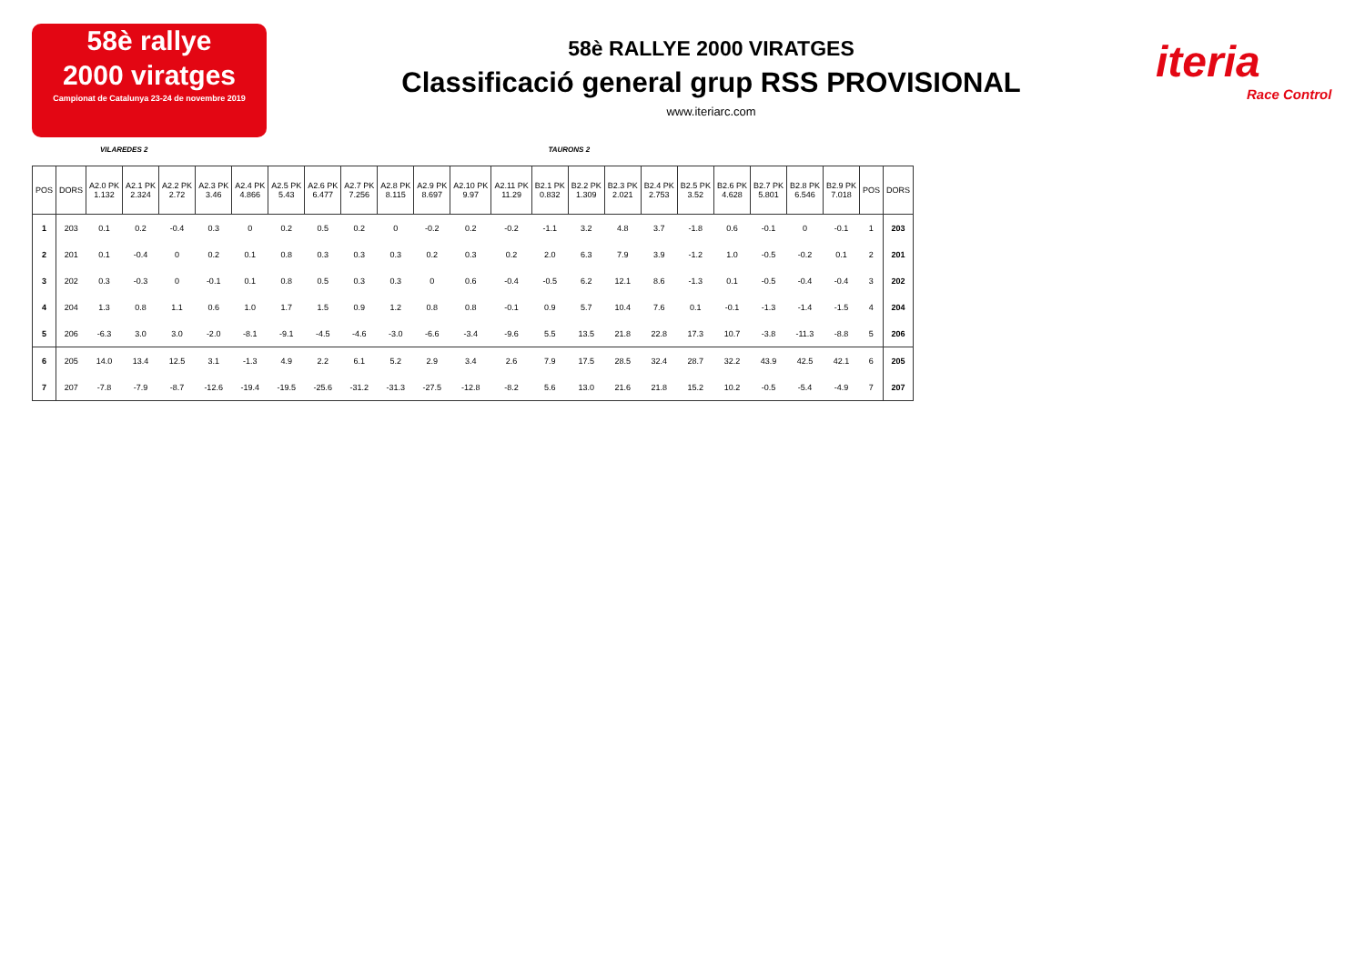58è rallye
2000 viratges
Campionat de Catalunya 23-24 de novembre 2019
58è RALLYE 2000 VIRATGES
Classificació general grup RSS PROVISIONAL
www.iteriarc.com
iteria
Race Control
VILAREDES 2 TAURONS 2
| POS | DORS | A2.0 PK 1.132 | A2.1 PK 2.324 | A2.2 PK 2.72 | A2.3 PK 3.46 | A2.4 PK 4.866 | A2.5 PK 5.43 | A2.6 PK 6.477 | A2.7 PK 7.256 | A2.8 PK 8.115 | A2.9 PK 8.697 | A2.10 PK 9.97 | A2.11 PK 11.29 | B2.1 PK 0.832 | B2.2 PK 1.309 | B2.3 PK 2.021 | B2.4 PK 2.753 | B2.5 PK 3.52 | B2.6 PK 4.628 | B2.7 PK 5.801 | B2.8 PK 6.546 | B2.9 PK 7.018 | POS | DORS |
| --- | --- | --- | --- | --- | --- | --- | --- | --- | --- | --- | --- | --- | --- | --- | --- | --- | --- | --- | --- | --- | --- | --- | --- | --- |
| 1 | 203 | 0.1 | 0.2 | -0.4 | 0.3 | 0 | 0.2 | 0.5 | 0.2 | 0 | -0.2 | 0.2 | -0.2 | -1.1 | 3.2 | 4.8 | 3.7 | -1.8 | 0.6 | -0.1 | 0 | -0.1 | 1 | 203 |
| 2 | 201 | 0.1 | -0.4 | 0 | 0.2 | 0.1 | 0.8 | 0.3 | 0.3 | 0.3 | 0.2 | 0.3 | 0.2 | 2.0 | 6.3 | 7.9 | 3.9 | -1.2 | 1.0 | -0.5 | -0.2 | 0.1 | 2 | 201 |
| 3 | 202 | 0.3 | -0.3 | 0 | -0.1 | 0.1 | 0.8 | 0.5 | 0.3 | 0.3 | 0 | 0.6 | -0.4 | -0.5 | 6.2 | 12.1 | 8.6 | -1.3 | 0.1 | -0.5 | -0.4 | -0.4 | 3 | 202 |
| 4 | 204 | 1.3 | 0.8 | 1.1 | 0.6 | 1.0 | 1.7 | 1.5 | 0.9 | 1.2 | 0.8 | 0.8 | -0.1 | 0.9 | 5.7 | 10.4 | 7.6 | 0.1 | -0.1 | -1.3 | -1.4 | -1.5 | 4 | 204 |
| 5 | 206 | -6.3 | 3.0 | 3.0 | -2.0 | -8.1 | -9.1 | -4.5 | -4.6 | -3.0 | -6.6 | -3.4 | -9.6 | 5.5 | 13.5 | 21.8 | 22.8 | 17.3 | 10.7 | -3.8 | -11.3 | -8.8 | 5 | 206 |
| 6 | 205 | 14.0 | 13.4 | 12.5 | 3.1 | -1.3 | 4.9 | 2.2 | 6.1 | 5.2 | 2.9 | 3.4 | 2.6 | 7.9 | 17.5 | 28.5 | 32.4 | 28.7 | 32.2 | 43.9 | 42.5 | 42.1 | 6 | 205 |
| 7 | 207 | -7.8 | -7.9 | -8.7 | -12.6 | -19.4 | -19.5 | -25.6 | -31.2 | -31.3 | -27.5 | -12.8 | -8.2 | 5.6 | 13.0 | 21.6 | 21.8 | 15.2 | 10.2 | -0.5 | -5.4 | -4.9 | 7 | 207 |